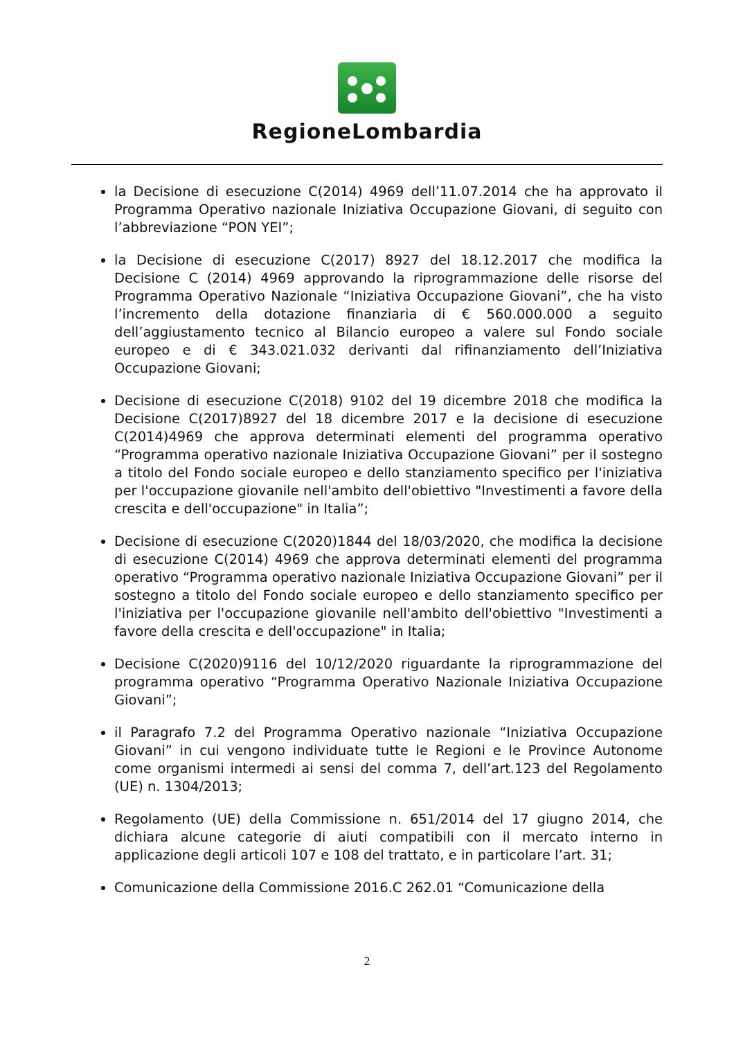RegioneLombardia
la Decisione di esecuzione C(2014) 4969 dell’11.07.2014 che ha approvato il Programma Operativo nazionale Iniziativa Occupazione Giovani, di seguito con l’abbreviazione “PON YEI”;
la Decisione di esecuzione C(2017) 8927 del 18.12.2017 che modifica la Decisione C (2014) 4969 approvando la riprogrammazione delle risorse del Programma Operativo Nazionale “Iniziativa Occupazione Giovani”, che ha visto l’incremento della dotazione finanziaria di € 560.000.000 a seguito dell’aggiustamento tecnico al Bilancio europeo a valere sul Fondo sociale europeo e di € 343.021.032 derivanti dal rifinanziamento dell’Iniziativa Occupazione Giovani;
Decisione di esecuzione C(2018) 9102 del 19 dicembre 2018 che modifica la Decisione C(2017)8927 del 18 dicembre 2017 e la decisione di esecuzione C(2014)4969 che approva determinati elementi del programma operativo “Programma operativo nazionale Iniziativa Occupazione Giovani” per il sostegno a titolo del Fondo sociale europeo e dello stanziamento specifico per l'iniziativa per l'occupazione giovanile nell'ambito dell'obiettivo "Investimenti a favore della crescita e dell'occupazione" in Italia”;
Decisione di esecuzione C(2020)1844 del 18/03/2020, che modifica la decisione di esecuzione C(2014) 4969 che approva determinati elementi del programma operativo “Programma operativo nazionale Iniziativa Occupazione Giovani” per il sostegno a titolo del Fondo sociale europeo e dello stanziamento specifico per l'iniziativa per l'occupazione giovanile nell'ambito dell'obiettivo "Investimenti a favore della crescita e dell'occupazione" in Italia;
Decisione C(2020)9116 del 10/12/2020 riguardante la riprogrammazione del programma operativo “Programma Operativo Nazionale Iniziativa Occupazione Giovani”;
il Paragrafo 7.2 del Programma Operativo nazionale “Iniziativa Occupazione Giovani” in cui vengono individuate tutte le Regioni e le Province Autonome come organismi intermedi ai sensi del comma 7, dell’art.123 del Regolamento (UE) n. 1304/2013;
Regolamento (UE) della Commissione n. 651/2014 del 17 giugno 2014, che dichiara alcune categorie di aiuti compatibili con il mercato interno in applicazione degli articoli 107 e 108 del trattato, e in particolare l’art. 31;
Comunicazione della Commissione 2016.C 262.01 “Comunicazione della
2